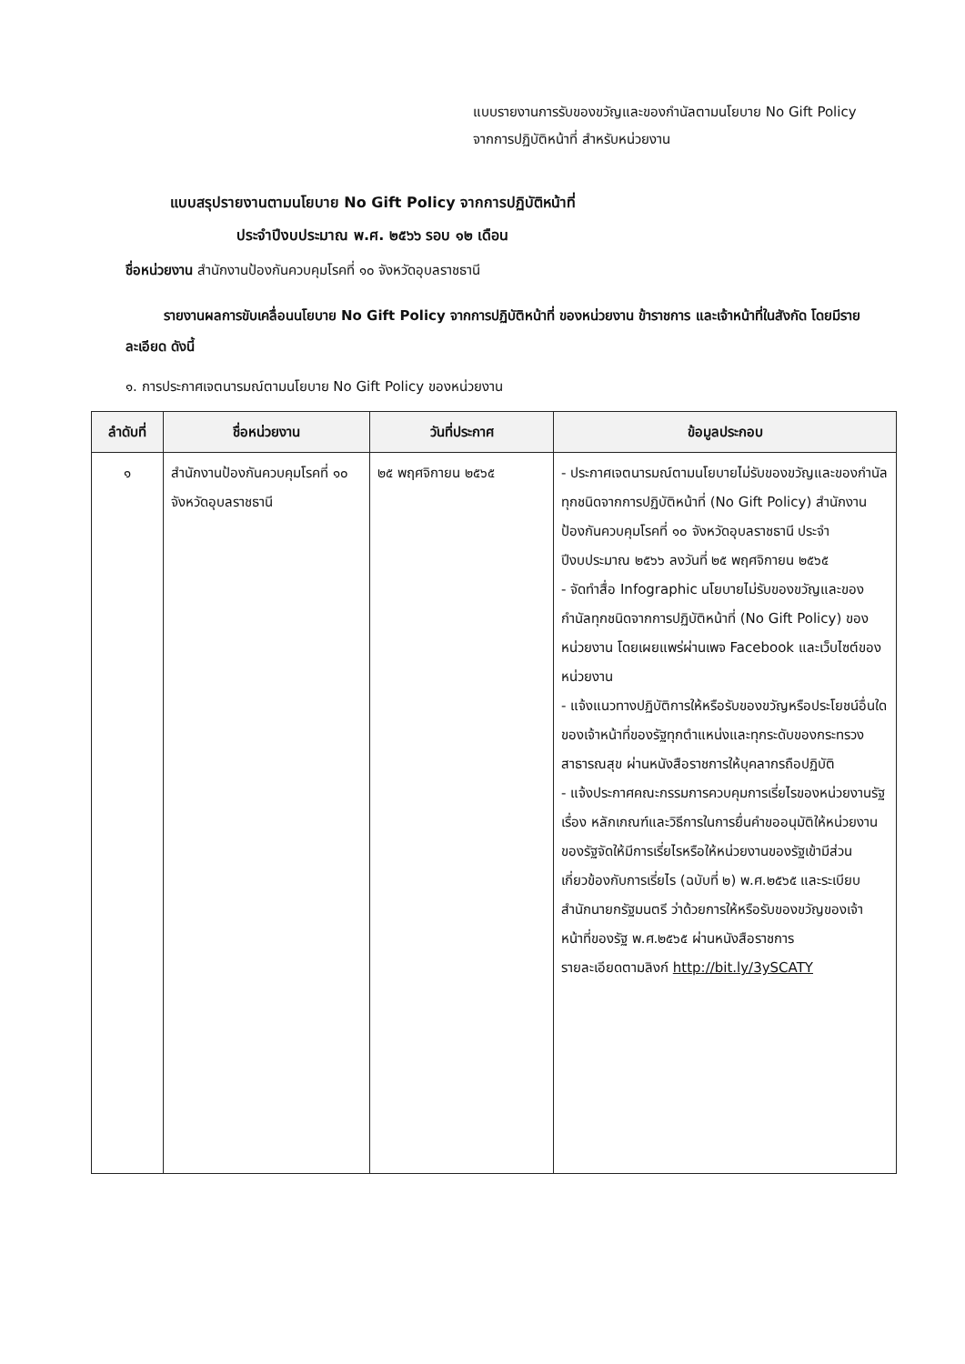แบบรายงานการรับของขวัญและของกำนัลตามนโยบาย No Gift Policy
จากการปฏิบัติหน้าที่ สำหรับหน่วยงาน
แบบสรุปรายงานตามนโยบาย No Gift Policy จากการปฏิบัติหน้าที่
ประจำปีงบประมาณ พ.ศ. ๒๕๖๖ รอบ ๑๒ เดือน
ชื่อหน่วยงาน สำนักงานป้องกันควบคุมโรคที่ ๑๐ จังหวัดอุบลราชธานี
รายงานผลการขับเคลื่อนนโยบาย No Gift Policy จากการปฏิบัติหน้าที่ ของหน่วยงาน ข้าราชการ และเจ้าหน้าที่ในสังกัด โดยมีรายละเอียด ดังนี้
๑. การประกาศเจตนารมณ์ตามนโยบาย No Gift Policy ของหน่วยงาน
| ลำดับที่ | ชื่อหน่วยงาน | วันที่ประกาศ | ข้อมูลประกอบ |
| --- | --- | --- | --- |
| ๑ | สำนักงานป้องกันควบคุมโรคที่ ๑๐ จังหวัดอุบลราชธานี | ๒๕ พฤศจิกายน ๒๕๖๕ | - ประกาศเจตนารมณ์ตามนโยบายไม่รับของขวัญและของกำนัลทุกชนิดจากการปฏิบัติหน้าที่ (No Gift Policy) สำนักงานป้องกันควบคุมโรคที่ ๑๐ จังหวัดอุบลราชธานี ประจำปีงบประมาณ ๒๕๖๖ ลงวันที่ ๒๕ พฤศจิกายน ๒๕๖๕ - จัดทำสื่อ Infographic นโยบายไม่รับของขวัญและของกำนัลทุกชนิดจากการปฏิบัติหน้าที่ (No Gift Policy) ของหน่วยงาน โดยเผยแพร่ผ่านเพจ Facebook และเว็บไซต์ของหน่วยงาน - แจ้งแนวทางปฏิบัติการให้หรือรับของขวัญหรือประโยชน์อื่นใดของเจ้าหน้าที่ของรัฐทุกตำแหน่งและทุกระดับของกระทรวงสาธารณสุข ผ่านหนังสือราชการให้บุคลากรถือปฏิบัติ - แจ้งประกาศคณะกรรมการควบคุมการเรี่ยไรของหน่วยงานรัฐ เรื่อง หลักเกณฑ์และวิธีการในการยื่นคำขออนุมัติให้หน่วยงานของรัฐจัดให้มีการเรี่ยไรหรือให้หน่วยงานของรัฐเข้ามีส่วนเกี่ยวข้องกับการเรี่ยไร (ฉบับที่ ๒) พ.ศ.๒๕๖๕ และระเบียบสำนักนายกรัฐมนตรี ว่าด้วยการให้หรือรับของขวัญของเจ้าหน้าที่ของรัฐ พ.ศ.๒๕๖๕ ผ่านหนังสือราชการ รายละเอียดตามลิงก์ http://bit.ly/3ySCATY |